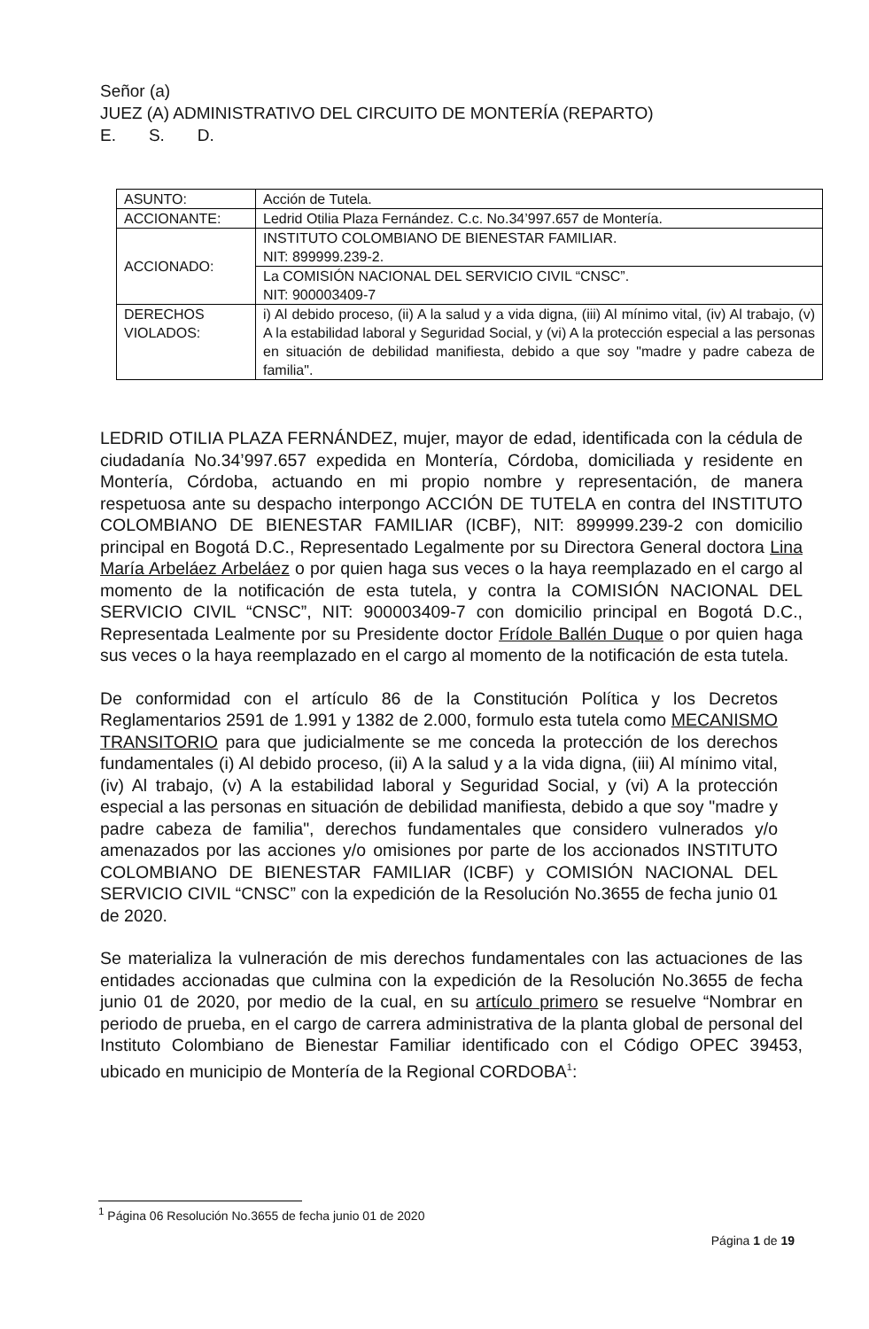Señor (a)
JUEZ (A) ADMINISTRATIVO DEL CIRCUITO DE MONTERÍA (REPARTO)
E. S. D.
| ASUNTO: | Acción de Tutela. |
| ACCIONANTE: | Ledrid Otilia Plaza Fernández. C.c. No.34’997.657 de Montería. |
| ACCIONADO: | INSTITUTO COLOMBIANO DE BIENESTAR FAMILIAR. NIT: 899999.239-2. |
| | La COMISIÓN NACIONAL DEL SERVICIO CIVIL “CNSC”. NIT: 900003409-7 |
| DERECHOS VIOLADOS: | i) Al debido proceso, (ii) A la salud y a vida digna, (iii) Al mínimo vital, (iv) Al trabajo, (v) A la estabilidad laboral y Seguridad Social, y (vi) A la protección especial a las personas en situación de debilidad manifiesta, debido a que soy "madre y padre cabeza de familia". |
LEDRID OTILIA PLAZA FERNÁNDEZ, mujer, mayor de edad, identificada con la cédula de ciudadanía No.34’997.657 expedida en Montería, Córdoba, domiciliada y residente en Montería, Córdoba, actuando en mi propio nombre y representación, de manera respetuosa ante su despacho interpongo ACCIÓN DE TUTELA en contra del INSTITUTO COLOMBIANO DE BIENESTAR FAMILIAR (ICBF), NIT: 899999.239-2 con domicilio principal en Bogotá D.C., Representado Legalmente por su Directora General doctora Lina María Arbeláez Arbeláez o por quien haga sus veces o la haya reemplazado en el cargo al momento de la notificación de esta tutela, y contra la COMISIÓN NACIONAL DEL SERVICIO CIVIL “CNSC”, NIT: 900003409-7 con domicilio principal en Bogotá D.C., Representada Lealmente por su Presidente doctor Frídole Ballén Duque o por quien haga sus veces o la haya reemplazado en el cargo al momento de la notificación de esta tutela.
De conformidad con el artículo 86 de la Constitución Política y los Decretos Reglamentarios 2591 de 1.991 y 1382 de 2.000, formulo esta tutela como MECANISMO TRANSITORIO para que judicialmente se me conceda la protección de los derechos fundamentales (i) Al debido proceso, (ii) A la salud y a la vida digna, (iii) Al mínimo vital, (iv) Al trabajo, (v) A la estabilidad laboral y Seguridad Social, y (vi) A la protección especial a las personas en situación de debilidad manifiesta, debido a que soy "madre y padre cabeza de familia", derechos fundamentales que considero vulnerados y/o amenazados por las acciones y/o omisiones por parte de los accionados INSTITUTO COLOMBIANO DE BIENESTAR FAMILIAR (ICBF) y COMISIÓN NACIONAL DEL SERVICIO CIVIL “CNSC” con la expedición de la Resolución No.3655 de fecha junio 01 de 2020.
Se materializa la vulneración de mis derechos fundamentales con las actuaciones de las entidades accionadas que culmina con la expedición de la Resolución No.3655 de fecha junio 01 de 2020, por medio de la cual, en su artículo primero se resuelve “Nombrar en periodo de prueba, en el cargo de carrera administrativa de la planta global de personal del Instituto Colombiano de Bienestar Familiar identificado con el Código OPEC 39453, ubicado en municipio de Montería de la Regional CORDOBA<sup>1</sup>:
<sup>1</sup> Página 06 Resolución No.3655 de fecha junio 01 de 2020
Página 1 de 19